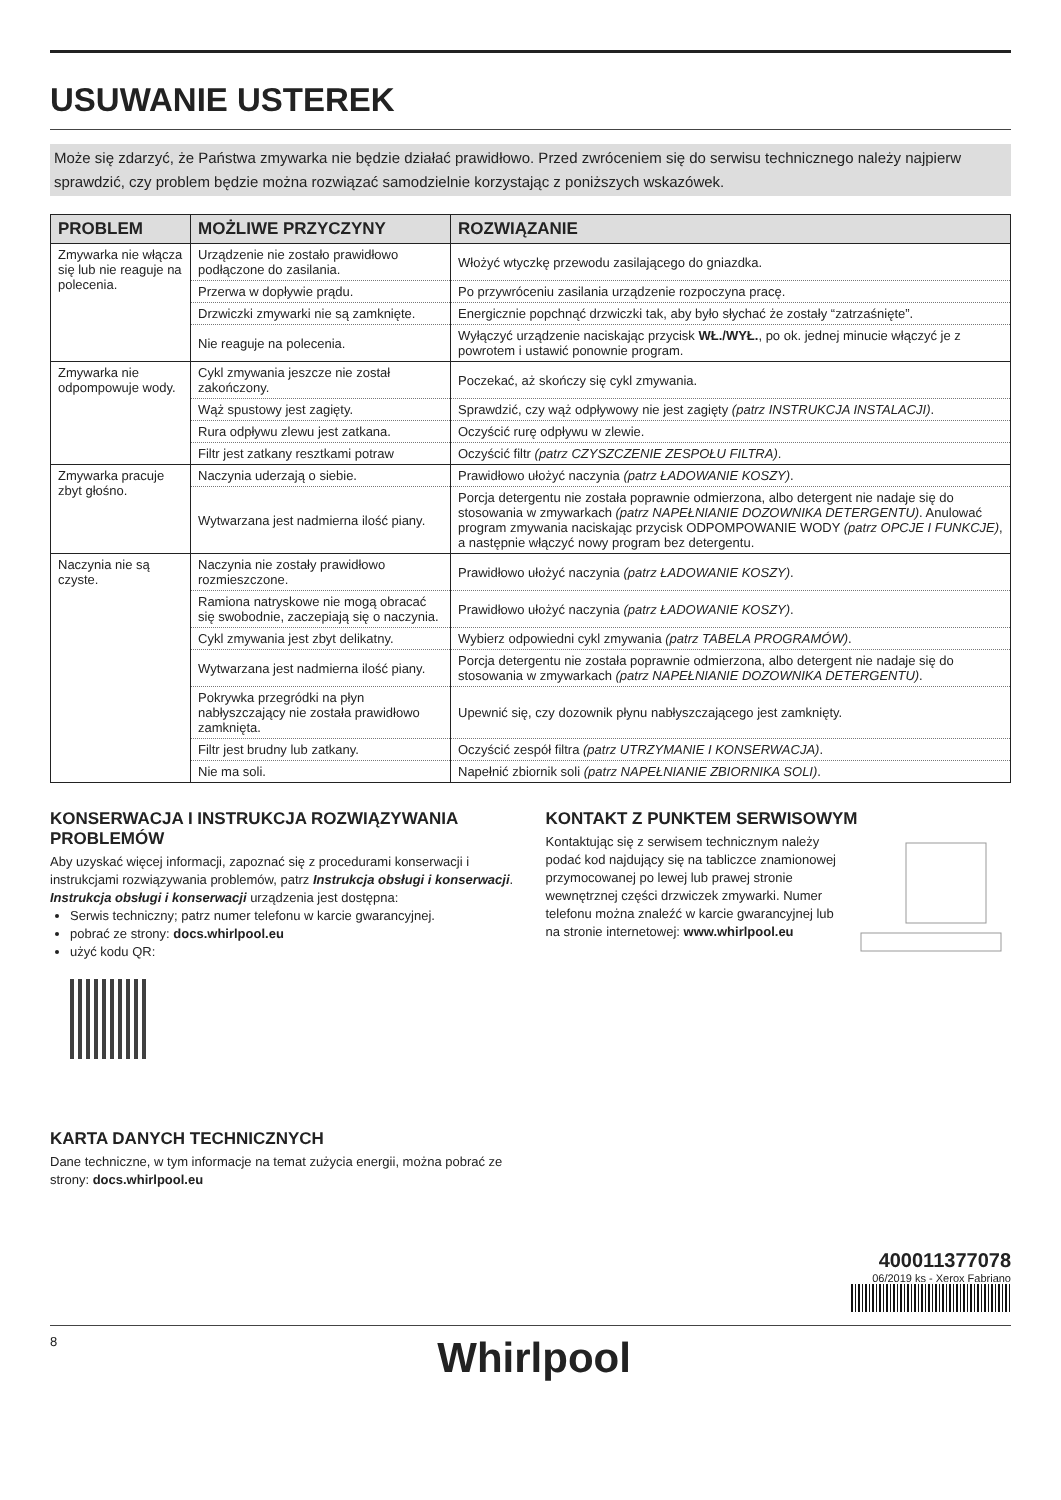USUWANIE USTEREK
Może się zdarzyć, że Państwa zmywarka nie będzie działać prawidłowo. Przed zwróceniem się do serwisu technicznego należy najpierw sprawdzić, czy problem będzie można rozwiązać samodzielnie korzystając z poniższych wskazówek.
| PROBLEM | MOŻLIWE PRZYCZYNY | ROZWIĄZANIE |
| --- | --- | --- |
| Zmywarka nie włącza się lub nie reaguje na polecenia. | Urządzenie nie zostało prawidłowo podłączone do zasilania. | Włożyć wtyczkę przewodu zasilającego do gniazdka. |
| | Przerwa w dopływie prądu. | Po przywróceniu zasilania urządzenie rozpoczyna pracę. |
| | Drzwiczki zmywarki nie są zamknięte. | Energicznie popchnąć drzwiczki tak, aby było słychać że zostały “zatrzaśnięte”. |
| | Nie reaguje na polecenia. | Wyłączyć urządzenie naciskając przycisk WŁ./WYŁ. , po ok. jednej minucie włączyć je z powrotem i ustawić ponownie program. |
| Zmywarka nie odpompowuje wody. | Cykl zmywania jeszcze nie został zakończony. | Poczekać, aż skończy się cykl zmywania. |
| | Wąż spustowy jest zagięty. | Sprawdzić, czy wąż odpływowy nie jest zagięty (patrz INSTRUKCJA INSTALACJI) . |
| | Rura odpływu zlewu jest zatkana. | Oczyścić rurę odpływu w zlewie. |
| | Filtr jest zatkany resztkami potraw | Oczyścić filtr (patrz CZYSZCZENIE ZESPOŁU FILTRA) . |
| Zmywarka pracuje zbyt głośno. | Naczynia uderzają o siebie. | Prawidłowo ułożyć naczynia (patrz ŁADOWANIE KOSZY) . |
| | Wytwarzana jest nadmierna ilość piany. | Porcja detergentu nie została poprawnie odmierzona, albo detergent nie nadaje się do stosowania w zmywarkach (patrz NAPEŁNIANIE DOZOWNIKA DETERGENTU) . Anulować program zmywania naciskając przycisk ODPOMPOWANIE WODY (patrz OPCJE I FUNKCJE) , a następnie włączyć nowy program bez detergentu. |
| Naczynia nie są czyste. | Naczynia nie zostały prawidłowo rozmieszczone. | Prawidłowo ułożyć naczynia (patrz ŁADOWANIE KOSZY) . |
| | Ramiona natryskowe nie mogą obracać się swobodnie, zaczepiają się o naczynia. | Prawidłowo ułożyć naczynia (patrz ŁADOWANIE KOSZY) . |
| | Cykl zmywania jest zbyt delikatny. | Wybierz odpowiedni cykl zmywania (patrz TABELA PROGRAMÓW) . |
| | Wytwarzana jest nadmierna ilość piany. | Porcja detergentu nie została poprawnie odmierzona, albo detergent nie nadaje się do stosowania w zmywarkach (patrz NAPEŁNIANIE DOZOWNIKA DETERGENTU) . |
| | Pokrywka przegródki na płyn nabłyszczający nie została prawidłowo zamknięta. | Upewnić się, czy dozownik płynu nabłyszczającego jest zamknięty. |
| | Filtr jest brudny lub zatkany. | Oczyścić zespół filtra (patrz UTRZYMANIE I KONSERWACJA) . |
| | Nie ma soli. | Napełnić zbiornik soli (patrz NAPEŁNIANIE ZBIORNIKA SOLI) . |
KONSERWACJA I INSTRUKCJA ROZWIĄZYWANIA PROBLEMÓW
Aby uzyskać więcej informacji, zapoznać się z procedurami konserwacji i instrukcjami rozwiązywania problemów, patrz Instrukcja obsługi i konserwacji.
Instrukcja obsługi i konserwacji urządzenia jest dostępna:
Serwis techniczny; patrz numer telefonu w karcie gwarancyjnej.
pobrać ze strony: docs.whirlpool.eu
użyć kodu QR:
KARTA DANYCH TECHNICZNYCH
Dane techniczne, w tym informacje na temat zużycia energii, można pobrać ze strony: docs.whirlpool.eu
KONTAKT Z PUNKTEM SERWISOWYM
Kontaktując się z serwisem technicznym należy podać kod najdujący się na tabliczce znamionowej przymocowanej po lewej lub prawej stronie wewnętrznej części drzwiczek zmywarki. Numer telefonu można znaleźć w karcie gwarancyjnej lub na stronie internetowej: www.whirlpool.eu
400011377078
06/2019 ks - Xerox Fabriano
8 Whirlpool